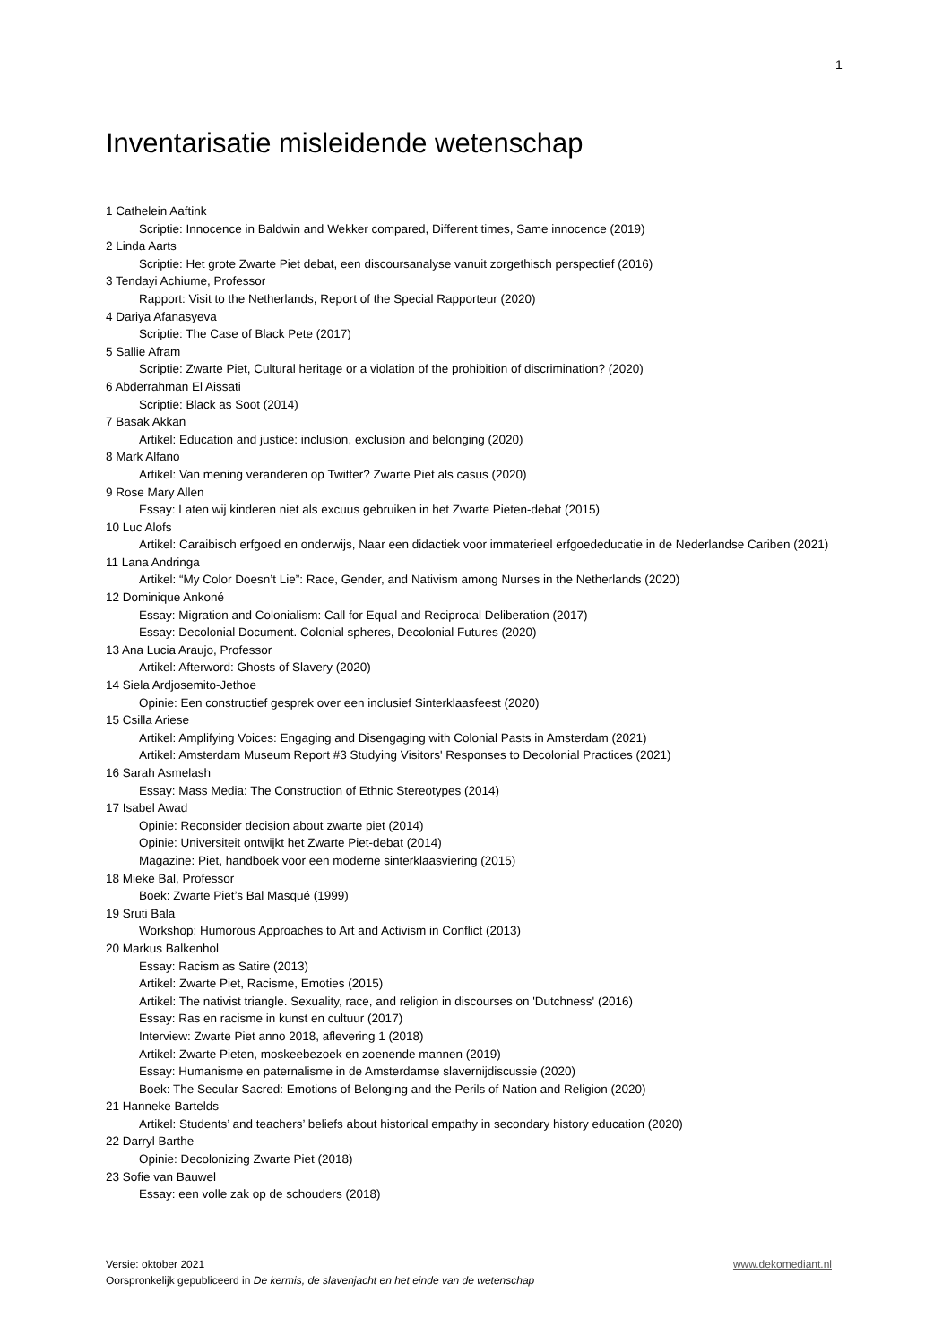1
Inventarisatie misleidende wetenschap
1 Cathelein Aaftink
Scriptie: Innocence in Baldwin and Wekker compared, Different times, Same innocence (2019)
2 Linda Aarts
Scriptie: Het grote Zwarte Piet debat, een discoursanalyse vanuit zorgethisch perspectief (2016)
3 Tendayi Achiume, Professor
Rapport: Visit to the Netherlands, Report of the Special Rapporteur (2020)
4 Dariya Afanasyeva
Scriptie: The Case of Black Pete (2017)
5 Sallie Afram
Scriptie: Zwarte Piet, Cultural heritage or a violation of the prohibition of discrimination? (2020)
6 Abderrahman El Aissati
Scriptie: Black as Soot (2014)
7 Basak Akkan
Artikel: Education and justice: inclusion, exclusion and belonging (2020)
8 Mark Alfano
Artikel: Van mening veranderen op Twitter? Zwarte Piet als casus (2020)
9 Rose Mary Allen
Essay: Laten wij kinderen niet als excuus gebruiken in het Zwarte Pieten-debat (2015)
10 Luc Alofs
Artikel: Caraibisch erfgoed en onderwijs, Naar een didactiek voor immaterieel erfgoededucatie in de Nederlandse Cariben (2021)
11 Lana Andringa
Artikel: “My Color Doesn’t Lie”: Race, Gender, and Nativism among Nurses in the Netherlands (2020)
12 Dominique Ankoné
Essay: Migration and Colonialism: Call for Equal and Reciprocal Deliberation (2017)
Essay: Decolonial Document. Colonial spheres, Decolonial Futures (2020)
13 Ana Lucia Araujo, Professor
Artikel: Afterword: Ghosts of Slavery (2020)
14 Siela Ardjosemito-Jethoe
Opinie: Een constructief gesprek over een inclusief Sinterklaasfeest (2020)
15 Csilla Ariese
Artikel: Amplifying Voices: Engaging and Disengaging with Colonial Pasts in Amsterdam (2021)
Artikel: Amsterdam Museum Report #3 Studying Visitors' Responses to Decolonial Practices (2021)
16 Sarah Asmelash
Essay: Mass Media: The Construction of Ethnic Stereotypes (2014)
17 Isabel Awad
Opinie: Reconsider decision about zwarte piet (2014)
Opinie: Universiteit ontwijkt het Zwarte Piet-debat (2014)
Magazine: Piet, handboek voor een moderne sinterklaasviering (2015)
18 Mieke Bal, Professor
Boek: Zwarte Piet’s Bal Masqué (1999)
19 Sruti Bala
Workshop: Humorous Approaches to Art and Activism in Conflict (2013)
20 Markus Balkenhol
Essay: Racism as Satire (2013)
Artikel: Zwarte Piet, Racisme, Emoties (2015)
Artikel: The nativist triangle. Sexuality, race, and religion in discourses on 'Dutchness' (2016)
Essay: Ras en racisme in kunst en cultuur (2017)
Interview: Zwarte Piet anno 2018, aflevering 1 (2018)
Artikel: Zwarte Pieten, moskeebezoek en zoenende mannen (2019)
Essay: Humanisme en paternalisme in de Amsterdamse slavernijdiscussie (2020)
Boek: The Secular Sacred: Emotions of Belonging and the Perils of Nation and Religion (2020)
21 Hanneke Bartelds
Artikel: Students’ and teachers’ beliefs about historical empathy in secondary history education (2020)
22 Darryl Barthe
Opinie: Decolonizing Zwarte Piet (2018)
23 Sofie van Bauwel
Essay: een volle zak op de schouders (2018)
www.dekomediant.nl Versie: oktober 2021
Oorspronkelijk gepubliceerd in De kermis, de slavenjacht en het einde van de wetenschap